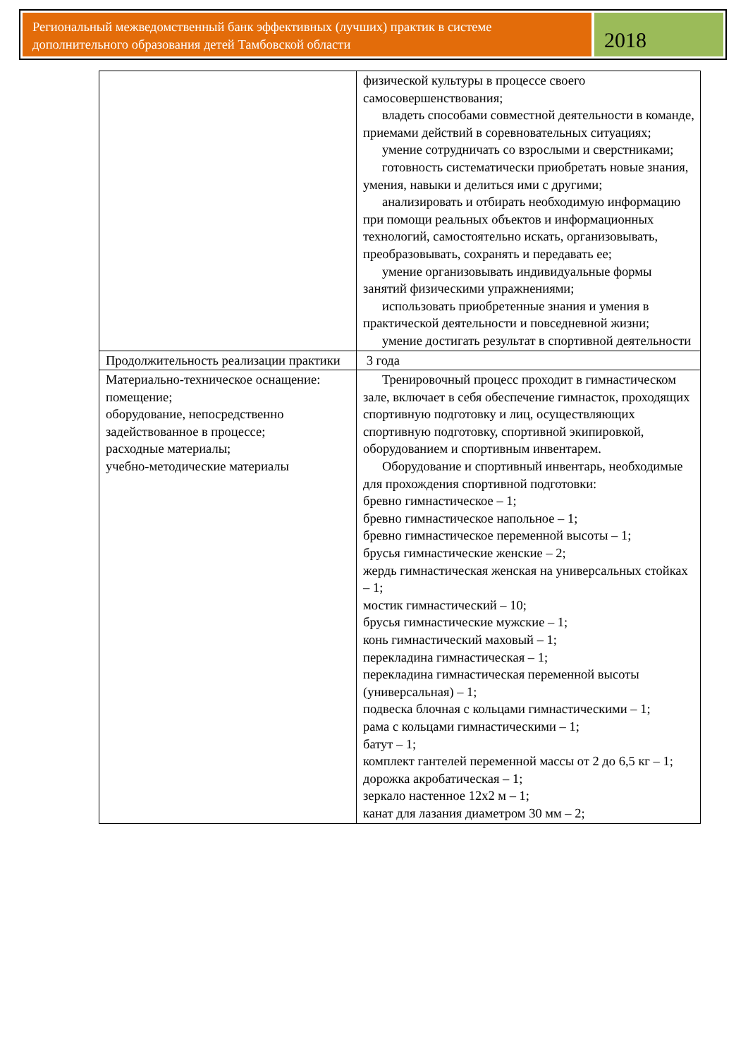Региональный межведомственный банк эффективных (лучших) практик в системе дополнительного образования детей Тамбовской области
2018
| | физической культуры в процессе своего самосовершенствования; владеть способами совместной деятельности в команде, приемами действий в соревновательных ситуациях; умение сотрудничать со взрослыми и сверстниками; готовность систематически приобретать новые знания, умения, навыки и делиться ими с другими; анализировать и отбирать необходимую информацию при помощи реальных объектов и информационных технологий, самостоятельно искать, организовывать, преобразовывать, сохранять и передавать ее; умение организовывать индивидуальные формы занятий физическими упражнениями; использовать приобретенные знания и умения в практической деятельности и повседневной жизни; умение достигать результат в спортивной деятельности |
| Продолжительность реализации практики | 3 года |
| Материально-техническое оснащение: помещение; оборудование, непосредственно задействованное в процессе; расходные материалы; учебно-методические материалы | Тренировочный процесс проходит в гимнастическом зале, включает в себя обеспечение гимнасток, проходящих спортивную подготовку и лиц, осуществляющих спортивную подготовку, спортивной экипировкой, оборудованием и спортивным инвентарем. Оборудование и спортивный инвентарь, необходимые для прохождения спортивной подготовки: бревно гимнастическое – 1; бревно гимнастическое напольное – 1; бревно гимнастическое переменной высоты – 1; брусья гимнастические женские – 2; жердь гимнастическая женская на универсальных стойках – 1; мостик гимнастический – 10; брусья гимнастические мужские – 1; конь гимнастический маховый – 1; перекладина гимнастическая – 1; перекладина гимнастическая переменной высоты (универсальная) – 1; подвеска блочная с кольцами гимнастическими – 1; рама с кольцами гимнастическими – 1; батут – 1; комплект гантелей переменной массы от 2 до 6,5 кг – 1; дорожка акробатическая – 1; зеркало настенное 12х2 м – 1; канат для лазания диаметром 30 мм – 2; |